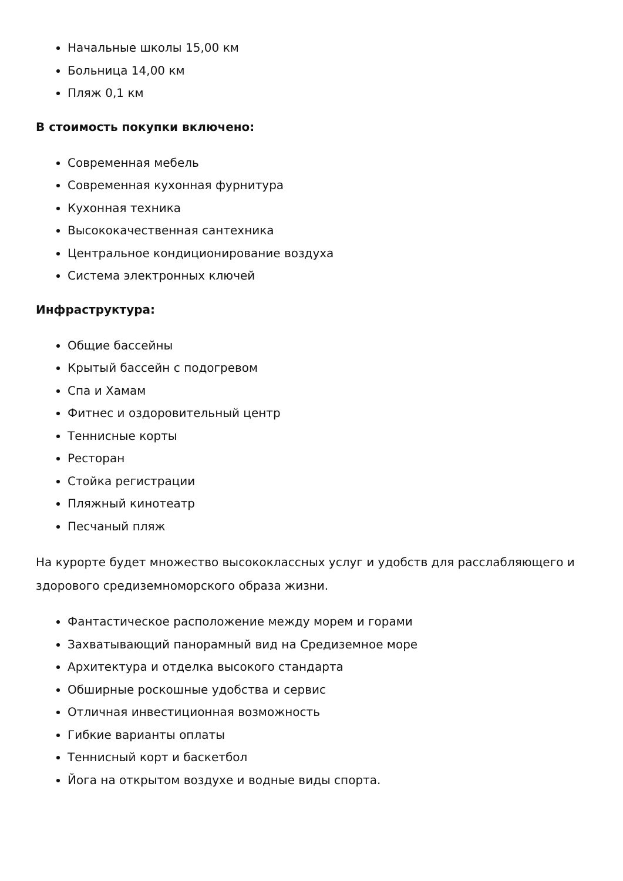Начальные школы 15,00 км
Больница 14,00 км
Пляж 0,1 км
В стоимость покупки включено:
Современная мебель
Современная кухонная фурнитура
Кухонная техника
Высококачественная сантехника
Центральное кондиционирование воздуха
Система электронных ключей
Инфраструктура:
Общие бассейны
Крытый бассейн с подогревом
Спа и Хамам
Фитнес и оздоровительный центр
Теннисные корты
Ресторан
Стойка регистрации
Пляжный кинотеатр
Песчаный пляж
На курорте будет множество высококлассных услуг и удобств для расслабляющего и здорового средиземноморского образа жизни.
Фантастическое расположение между морем и горами
Захватывающий панорамный вид на Средиземное море
Архитектура и отделка высокого стандарта
Обширные роскошные удобства и сервис
Отличная инвестиционная возможность
Гибкие варианты оплаты
Теннисный корт и баскетбол
Йога на открытом воздухе и водные виды спорта.